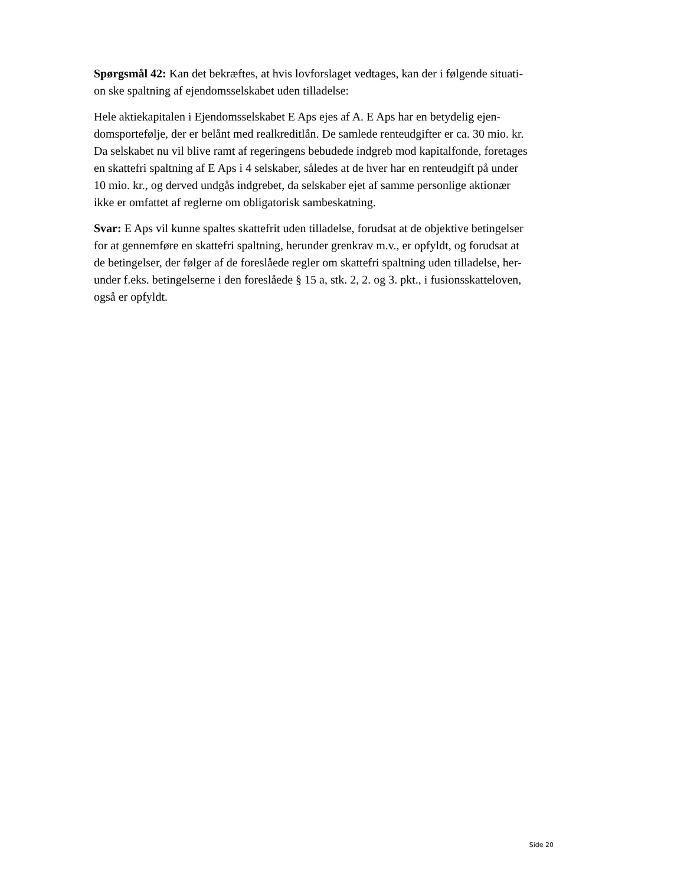Spørgsmål 42: Kan det bekræftes, at hvis lovforslaget vedtages, kan der i følgende situati-
on ske spaltning af ejendomsselskabet uden tilladelse:
Hele aktiekapitalen i Ejendomsselskabet E Aps ejes af A. E Aps har en betydelig ejen-
domsportefølje, der er belånt med realkreditlån. De samlede renteudgifter er ca. 30 mio. kr.
Da selskabet nu vil blive ramt af regeringens bebudede indgreb mod kapitalfonde, foretages
en skattefri spaltning af E Aps i 4 selskaber, således at de hver har en renteudgift på under
10 mio. kr., og derved undgås indgrebet, da selskaber ejet af samme personlige aktionær
ikke er omfattet af reglerne om obligatorisk sambeskatning.
Svar: E Aps vil kunne spaltes skattefrit uden tilladelse, forudsat at de objektive betingelser
for at gennemføre en skattefri spaltning, herunder grenkrav m.v., er opfyldt, og forudsat at
de betingelser, der følger af de foreslåede regler om skattefri spaltning uden tilladelse, her-
under f.eks. betingelserne i den foreslåede § 15 a, stk. 2, 2. og 3. pkt., i fusionsskatteloven,
også er opfyldt.
Side 20